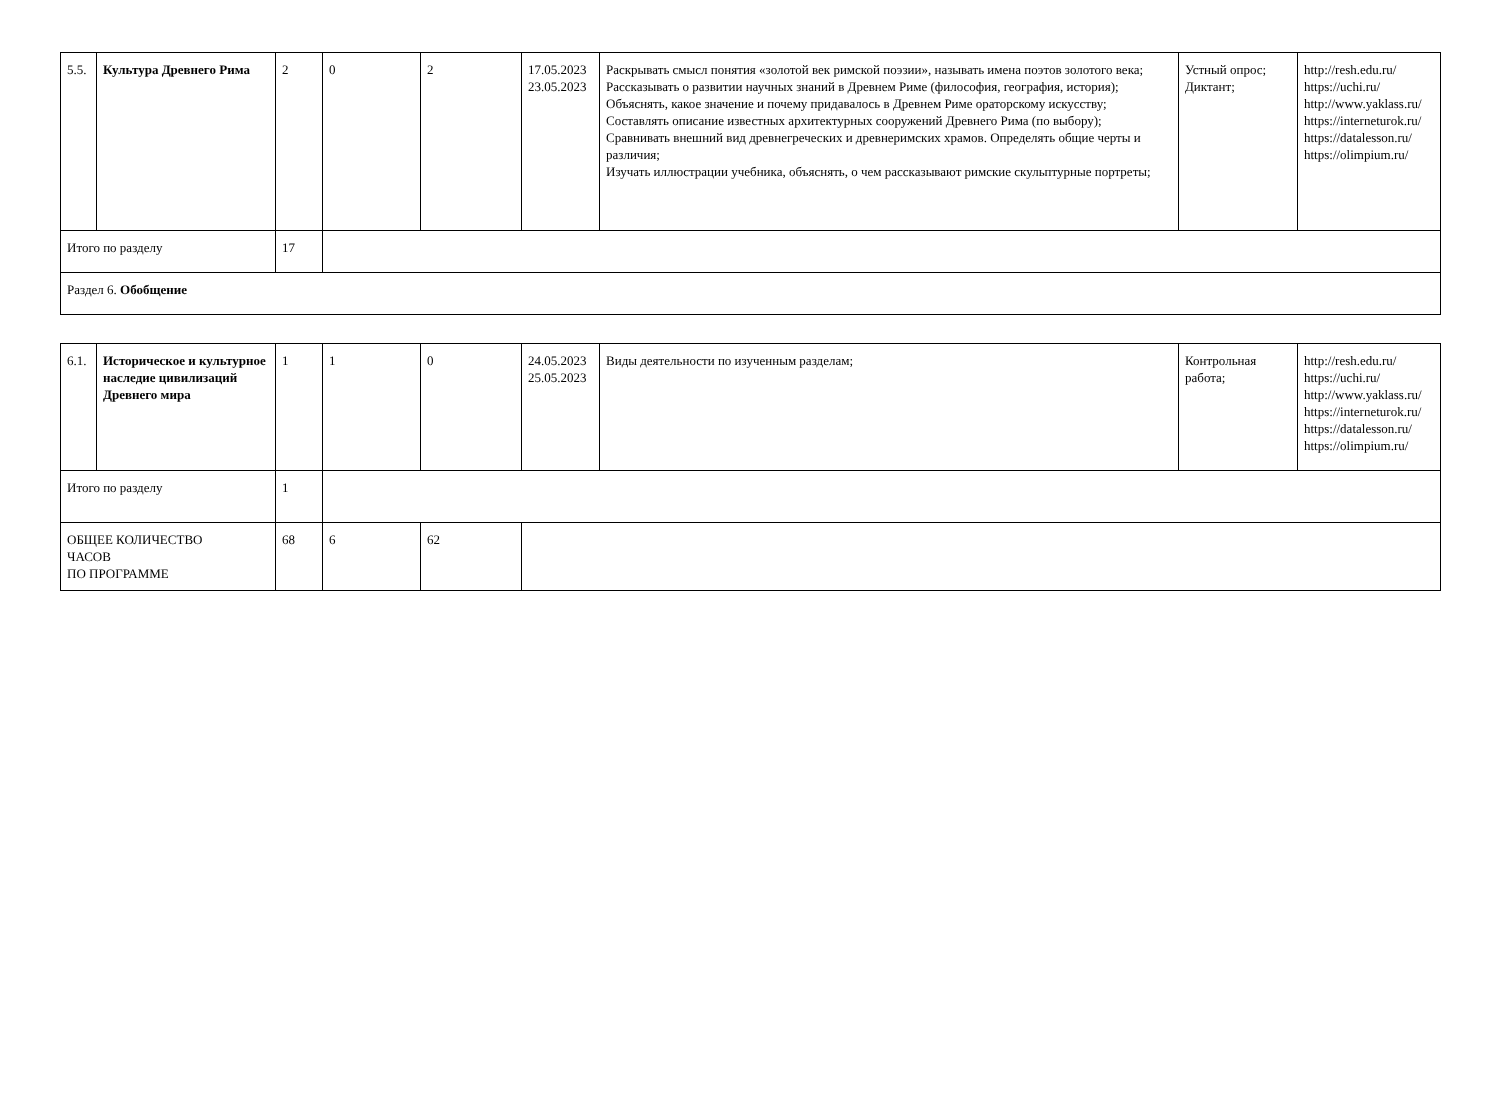| 5.5. | Культура Древнего Рима | 2 | 0 | 2 | 17.05.2023 23.05.2023 | Раскрывать смысл понятия «золотой век римской поэзии», называть имена поэтов золотого века; Рассказывать о развитии научных знаний в Древнем Риме (философия, география, история); Объяснять, какое значение и почему придавалось в Древнем Риме ораторскому искусству; Составлять описание известных архитектурных сооружений Древнего Рима (по выбору); Сравнивать внешний вид древнегреческих и древнеримских храмов. Определять общие черты и различия; Изучать иллюстрации учебника, объяснять, о чем рассказывают римские скульптурные портреты; | Устный опрос; Диктант; | http://resh.edu.ru/ https://uchi.ru/ http://www.yaklass.ru/ https://interneturok.ru/ https://datalesson.ru/ https://olimpium.ru/ |
| Итого по разделу | | 17 | | | | | | |
| Раздел 6. Обобщение | | | | | | | | |
| 6.1. | Историческое и культурное наследие цивилизаций Древнего мира | 1 | 1 | 0 | 24.05.2023 25.05.2023 | Виды деятельности по изученным разделам; | Контрольная работа; | http://resh.edu.ru/ https://uchi.ru/ http://www.yaklass.ru/ https://interneturok.ru/ https://datalesson.ru/ https://olimpium.ru/ |
| Итого по разделу | | 1 | | | | | | |
| ОБЩЕЕ КОЛИЧЕСТВО ЧАСОВ ПО ПРОГРАММЕ | | 68 | 6 | 62 | | | | |